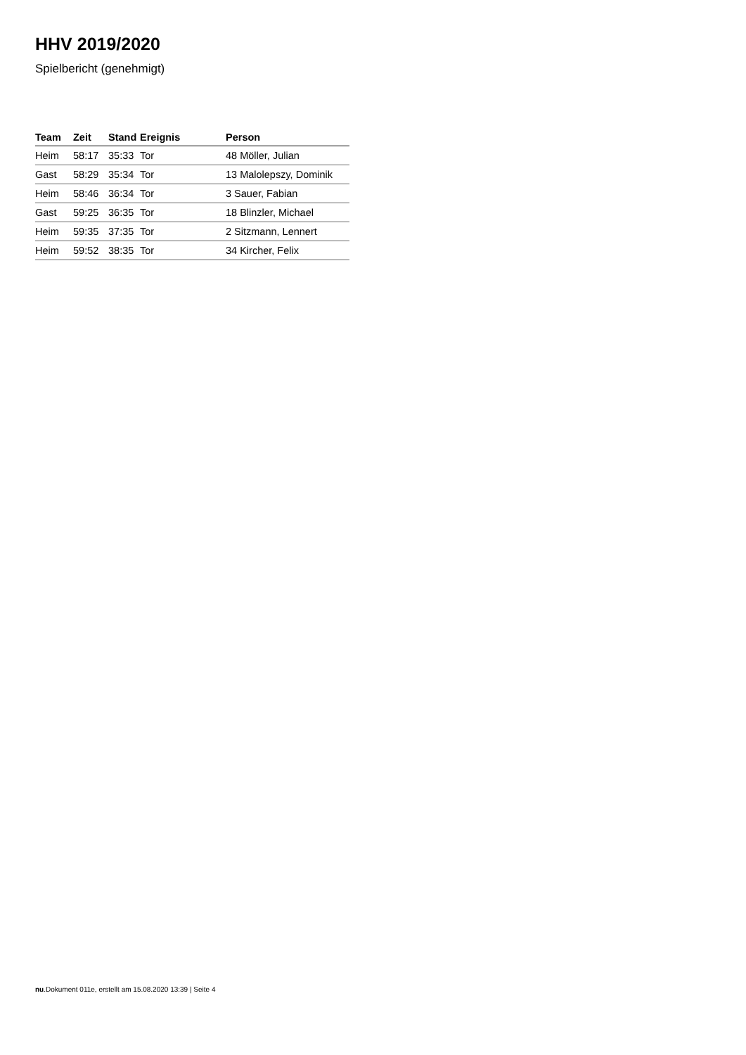HHV 2019/2020
Spielbericht (genehmigt)
| Team | Zeit | Stand | Ereignis | Person |
| --- | --- | --- | --- | --- |
| Heim | 58:17 | 35:33 | Tor | 48 Möller, Julian |
| Gast | 58:29 | 35:34 | Tor | 13 Malolepszy, Dominik |
| Heim | 58:46 | 36:34 | Tor | 3 Sauer, Fabian |
| Gast | 59:25 | 36:35 | Tor | 18 Blinzler, Michael |
| Heim | 59:35 | 37:35 | Tor | 2 Sitzmann, Lennert |
| Heim | 59:52 | 38:35 | Tor | 34 Kircher, Felix |
nu.Dokument 011e, erstellt am 15.08.2020 13:39 | Seite 4